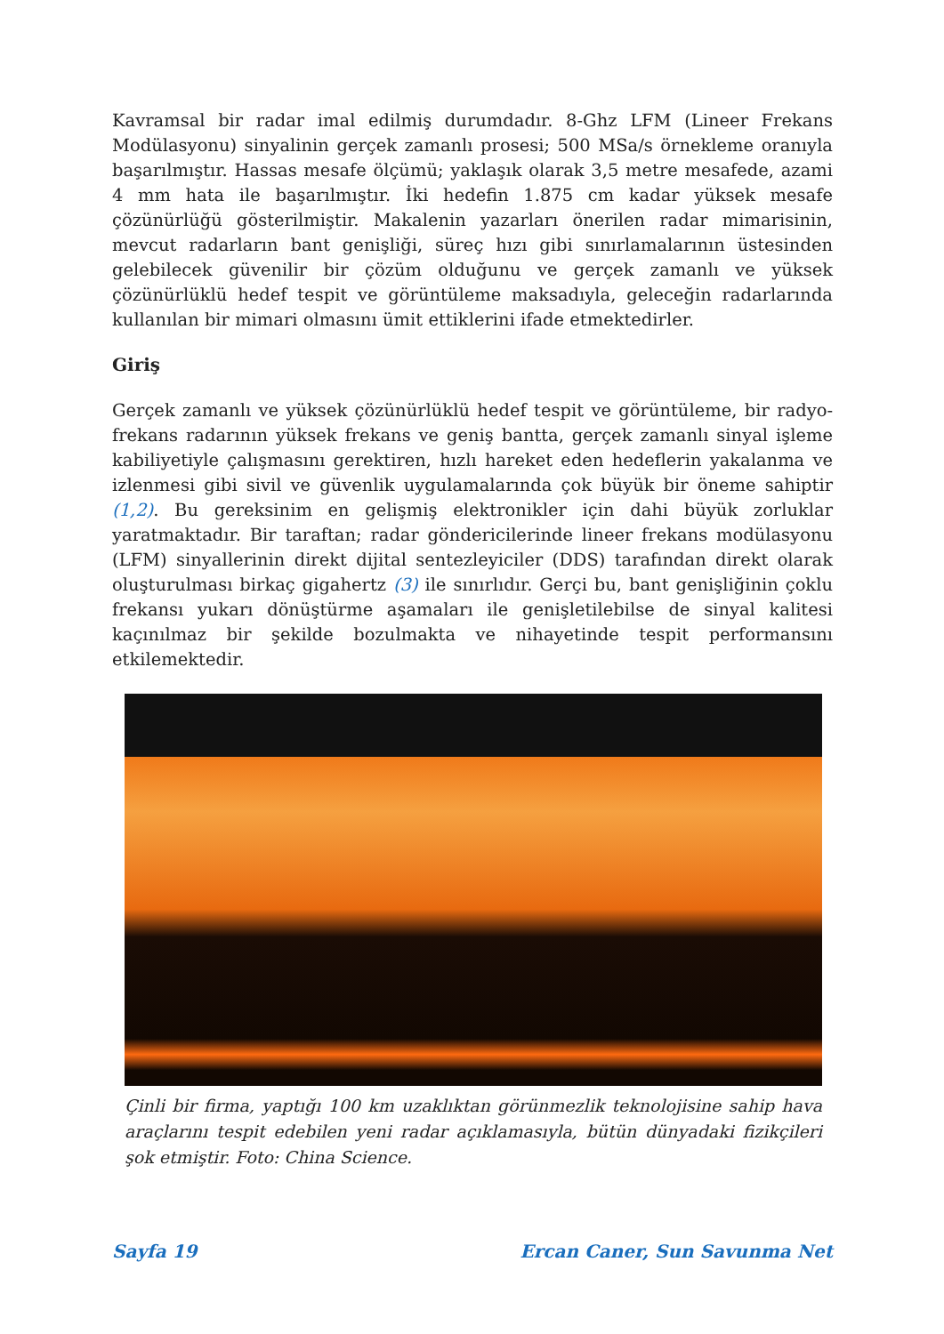Kavramsal bir radar imal edilmiş durumdadır. 8-Ghz LFM (Lineer Frekans Modülasyonu) sinyalinin gerçek zamanlı prosesi; 500 MSa/s örnekleme oranıyla başarılmıştır. Hassas mesafe ölçümü; yaklaşık olarak 3,5 metre mesafede, azami 4 mm hata ile başarılmıştır. İki hedefin 1.875 cm kadar yüksek mesafe çözünürlüğü gösterilmiştir. Makalenin yazarları önerilen radar mimarisinin, mevcut radarların bant genişliği, süreç hızı gibi sınırlamalarının üstesinden gelebilecek güvenilir bir çözüm olduğunu ve gerçek zamanlı ve yüksek çözünürlüklü hedef tespit ve görüntüleme maksadıyla, geleceğin radarlarında kullanılan bir mimari olmasını ümit ettiklerini ifade etmektedirler.
Giriş
Gerçek zamanlı ve yüksek çözünürlüklü hedef tespit ve görüntüleme, bir radyo-frekans radarının yüksek frekans ve geniş bantta, gerçek zamanlı sinyal işleme kabiliyetiyle çalışmasını gerektiren, hızlı hareket eden hedeflerin yakalanma ve izlenmesi gibi sivil ve güvenlik uygulamalarında çok büyük bir öneme sahiptir (1,2). Bu gereksinim en gelişmiş elektronikler için dahi büyük zorluklar yaratmaktadır. Bir taraftan; radar göndericilerinde lineer frekans modülasyonu (LFM) sinyallerinin direkt dijital sentezleyiciler (DDS) tarafından direkt olarak oluşturulması birkaç gigahertz (3) ile sınırlıdır. Gerçi bu, bant genişliğinin çoklu frekansı yukarı dönüştürme aşamaları ile genişletilebilse de sinyal kalitesi kaçınılmaz bir şekilde bozulmakta ve nihayetinde tespit performansını etkilemektedir.
Çinli bir firma, yaptığı 100 km uzaklıktan görünmezlik teknolojisine sahip hava araçlarını tespit edebilen yeni radar açıklamasıyla, bütün dünyadaki fizikçileri şok etmiştir. Foto: China Science.
Sayfa 19 Ercan Caner, Sun Savunma Net